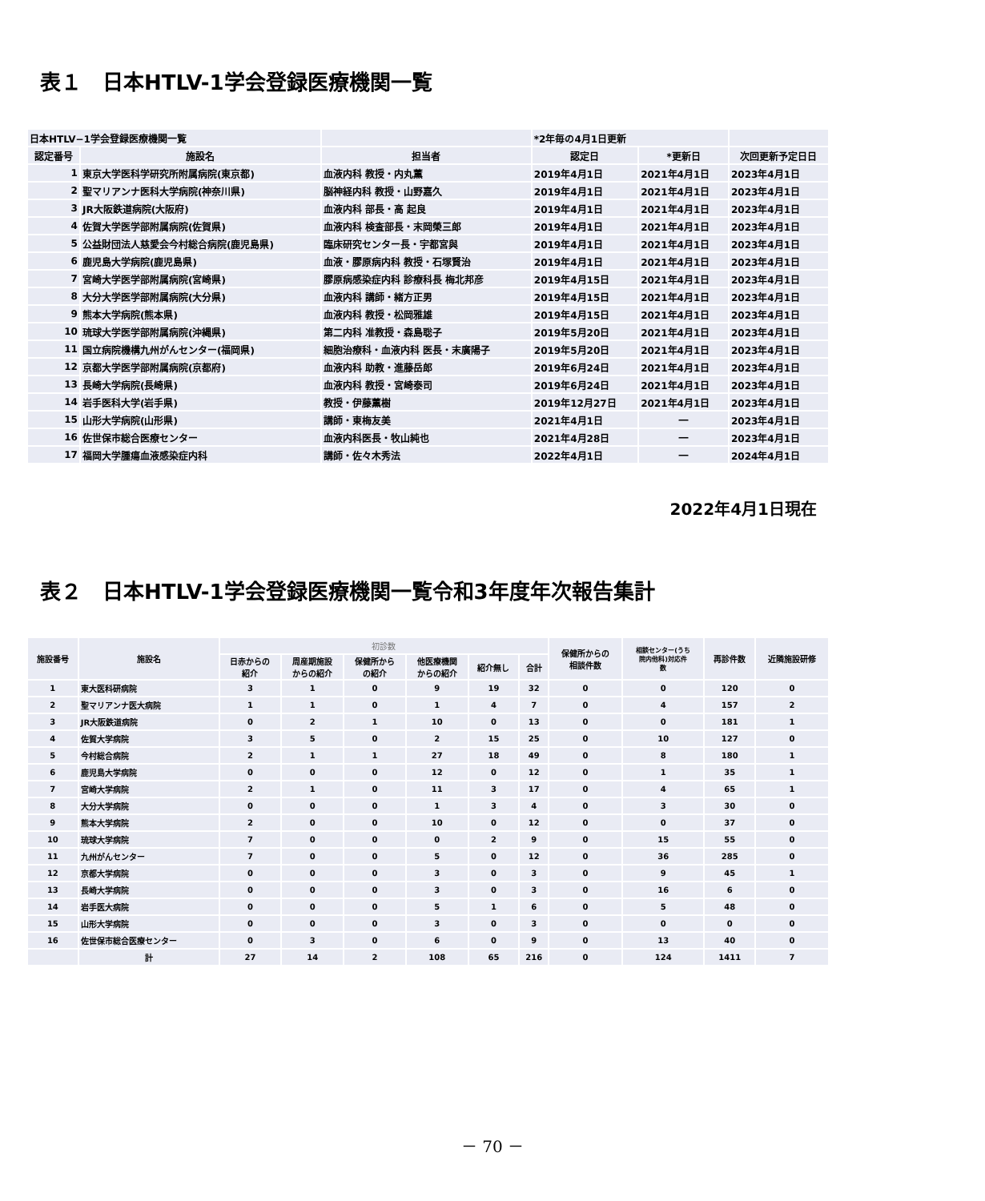表１　日本HTLV-1学会登録医療機関一覧
| 日本HTLV−1学会登録医療機関一覧 | | | *2年毎の4月1日更新 | | |
| 認定番号 | 施設名 | 担当者 | 認定日 | *更新日 | 次回更新予定日日 |
| 1 | 東京大学医科学研究所附属病院(東京都) | 血液内科 教授・内丸薫 | 2019年4月1日 | 2021年4月1日 | 2023年4月1日 |
| 2 | 聖マリアンナ医科大学病院(神奈川県) | 脳神経内科 教授・山野嘉久 | 2019年4月1日 | 2021年4月1日 | 2023年4月1日 |
| 3 | JR大阪鉄道病院(大阪府) | 血液内科 部長・高 起良 | 2019年4月1日 | 2021年4月1日 | 2023年4月1日 |
| 4 | 佐賀大学医学部附属病院(佐賀県) | 血液内科 検査部長・末岡榮三郎 | 2019年4月1日 | 2021年4月1日 | 2023年4月1日 |
| 5 | 公益財団法人慈愛会今村総合病院(鹿児島県) | 臨床研究センター長・宇都宮與 | 2019年4月1日 | 2021年4月1日 | 2023年4月1日 |
| 6 | 鹿児島大学病院(鹿児島県) | 血液・膠原病内科 教授・石塚賢治 | 2019年4月1日 | 2021年4月1日 | 2023年4月1日 |
| 7 | 宮崎大学医学部附属病院(宮崎県) | 膠原病感染症内科 診療科長 梅北邦彦 | 2019年4月15日 | 2021年4月1日 | 2023年4月1日 |
| 8 | 大分大学医学部附属病院(大分県) | 血液内科 講師・緒方正男 | 2019年4月15日 | 2021年4月1日 | 2023年4月1日 |
| 9 | 熊本大学病院(熊本県) | 血液内科 教授・松岡雅雄 | 2019年4月15日 | 2021年4月1日 | 2023年4月1日 |
| 10 | 琉球大学医学部附属病院(沖縄県) | 第二内科 准教授・森島聡子 | 2019年5月20日 | 2021年4月1日 | 2023年4月1日 |
| 11 | 国立病院機構九州がんセンター(福岡県) | 細胞治療科・血液内科 医長・末廣陽子 | 2019年5月20日 | 2021年4月1日 | 2023年4月1日 |
| 12 | 京都大学医学部附属病院(京都府) | 血液内科 助教・進藤岳郎 | 2019年6月24日 | 2021年4月1日 | 2023年4月1日 |
| 13 | 長崎大学病院(長崎県) | 血液内科 教授・宮崎泰司 | 2019年6月24日 | 2021年4月1日 | 2023年4月1日 |
| 14 | 岩手医科大学(岩手県) | 教授・伊藤薫樹 | 2019年12月27日 | 2021年4月1日 | 2023年4月1日 |
| 15 | 山形大学病院(山形県) | 講師・東梅友美 | 2021年4月1日 | ― | 2023年4月1日 |
| 16 | 佐世保市総合医療センター | 血液内科医長・牧山純也 | 2021年4月28日 | ― | 2023年4月1日 |
| 17 | 福岡大学腫瘍血液感染症内科 | 講師・佐々木秀法 | 2022年4月1日 | ― | 2024年4月1日 |
2022年4月1日現在
表２　日本HTLV-1学会登録医療機関一覧令和3年度年次報告集計
| 施設番号 | 施設名 | 初診数 | | | | | | 保健所からの 相談件数 | 相談センター(うち 院内他科)対応件 数 | 再診件数 | 近隣施設研修 |
| --- | --- | --- | --- | --- | --- | --- | --- | --- | --- | --- | --- |
| | | 日赤からの 紹介 | 周産期施設 からの紹介 | 保健所から の紹介 | 他医療機関 からの紹介 | 紹介無し | 合計 | | | | |
| 1 | 東大医科研病院 | 3 | 1 | 0 | 9 | 19 | 32 | 0 | 0 | 120 | 0 |
| 2 | 聖マリアンナ医大病院 | 1 | 1 | 0 | 1 | 4 | 7 | 0 | 4 | 157 | 2 |
| 3 | JR大阪鉄道病院 | 0 | 2 | 1 | 10 | 0 | 13 | 0 | 0 | 181 | 1 |
| 4 | 佐賀大学病院 | 3 | 5 | 0 | 2 | 15 | 25 | 0 | 10 | 127 | 0 |
| 5 | 今村総合病院 | 2 | 1 | 1 | 27 | 18 | 49 | 0 | 8 | 180 | 1 |
| 6 | 鹿児島大学病院 | 0 | 0 | 0 | 12 | 0 | 12 | 0 | 1 | 35 | 1 |
| 7 | 宮崎大学病院 | 2 | 1 | 0 | 11 | 3 | 17 | 0 | 4 | 65 | 1 |
| 8 | 大分大学病院 | 0 | 0 | 0 | 1 | 3 | 4 | 0 | 3 | 30 | 0 |
| 9 | 熊本大学病院 | 2 | 0 | 0 | 10 | 0 | 12 | 0 | 0 | 37 | 0 |
| 10 | 琉球大学病院 | 7 | 0 | 0 | 0 | 2 | 9 | 0 | 15 | 55 | 0 |
| 11 | 九州がんセンター | 7 | 0 | 0 | 5 | 0 | 12 | 0 | 36 | 285 | 0 |
| 12 | 京都大学病院 | 0 | 0 | 0 | 3 | 0 | 3 | 0 | 9 | 45 | 1 |
| 13 | 長崎大学病院 | 0 | 0 | 0 | 3 | 0 | 3 | 0 | 16 | 6 | 0 |
| 14 | 岩手医大病院 | 0 | 0 | 0 | 5 | 1 | 6 | 0 | 5 | 48 | 0 |
| 15 | 山形大学病院 | 0 | 0 | 0 | 3 | 0 | 3 | 0 | 0 | 0 | 0 |
| 16 | 佐世保市総合医療センター | 0 | 3 | 0 | 6 | 0 | 9 | 0 | 13 | 40 | 0 |
| | 計 | 27 | 14 | 2 | 108 | 65 | 216 | 0 | 124 | 1411 | 7 |
－ 70 －